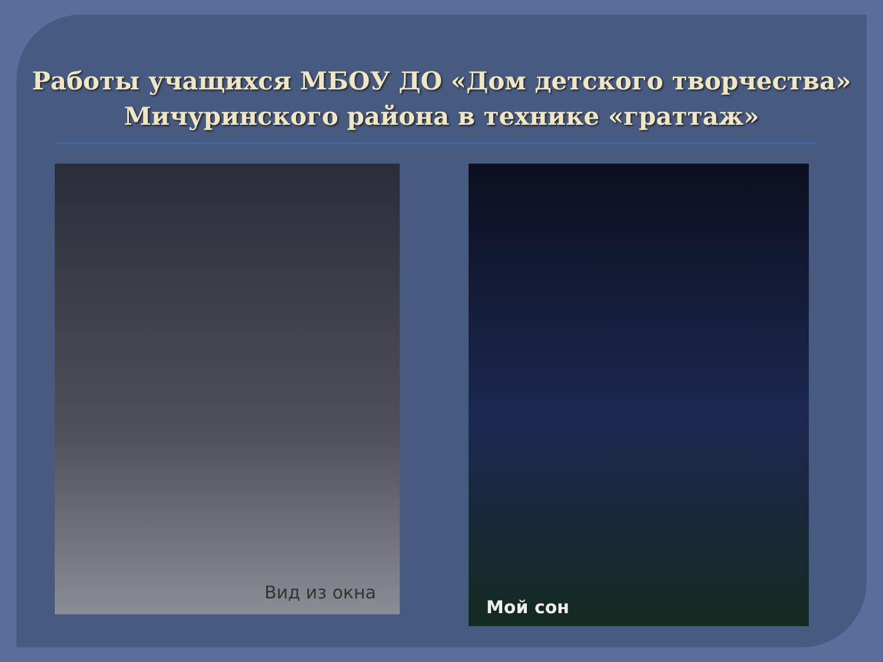Работы учащихся МБОУ ДО «Дом детского творчества»
Мичуринского района в технике «граттаж»
Вид из окна
Мой сон